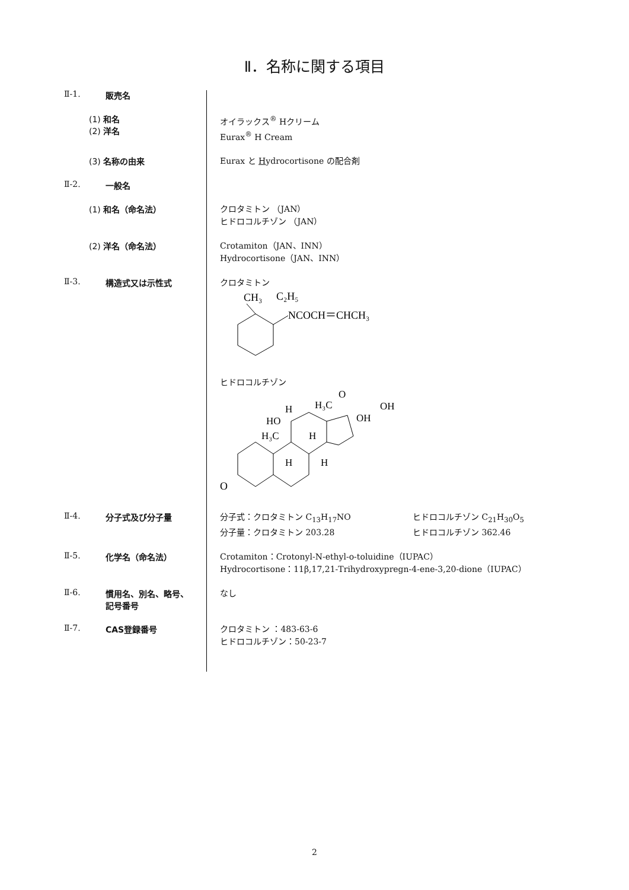Ⅱ．名称に関する項目
Ⅱ-1. 販売名
(1) 和名
(2) 洋名
オイラックス<sup>®</sup> Hクリーム
Eurax<sup>®</sup> H Cream
(3) 名称の由来
Eurax と Hydrocortisone の配合剤
Ⅱ-2. 一般名
(1) 和名（命名法）
クロタミトン （JAN）
ヒドロコルチゾン （JAN）
(2) 洋名（命名法）
Crotamiton（JAN、INN）
Hydrocortisone（JAN、INN）
Ⅱ-3. 構造式又は示性式
クロタミトン
CH₃
C₂H₅
NCOCH＝CHCH₃
ヒドロコルチゾン
O
HO
H
H₃C
O
OH
OH
H₃C
H
H
H
Ⅱ-4. 分子式及び分子量
分子式：クロタミトン C<sub>13</sub>H<sub>17</sub>NO
分子量：クロタミトン 203.28
ヒドロコルチゾン C<sub>21</sub>H<sub>30</sub>O<sub>5</sub>
ヒドロコルチゾン 362.46
Ⅱ-5. 化学名（命名法）
Crotamiton：Crotonyl-N-ethyl-o-toluidine（IUPAC）
Hydrocortisone：11β,17,21-Trihydroxypregn-4-ene-3,20-dione（IUPAC）
Ⅱ-6. 慣用名、別名、略号、
記号番号
なし
Ⅱ-7. CAS登録番号
クロタミトン ：483-63-6
ヒドロコルチゾン：50-23-7
2